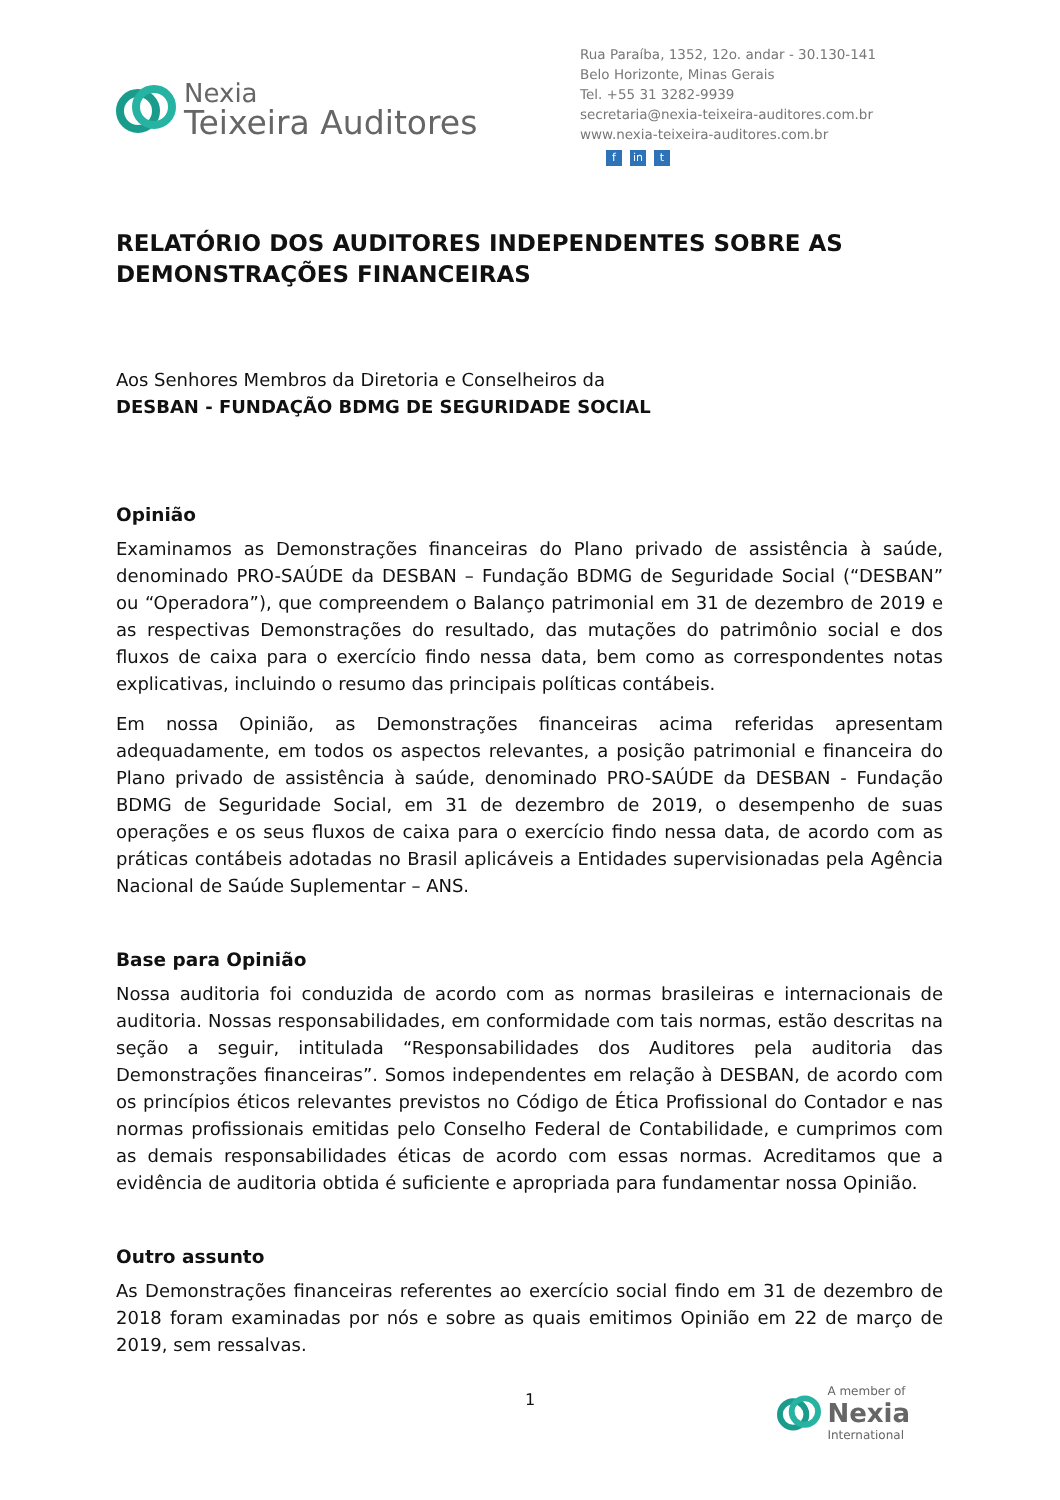Nexia
Teixeira Auditores
Rua Paraíba, 1352, 12o. andar - 30.130-141
Belo Horizonte, Minas Gerais
Tel. +55 31 3282-9939
secretaria@nexia-teixeira-auditores.com.br
www.nexia-teixeira-auditores.com.br
fin t
RELATÓRIO DOS AUDITORES INDEPENDENTES SOBRE AS DEMONSTRAÇÕES FINANCEIRAS
Aos Senhores Membros da Diretoria e Conselheiros da
DESBAN - FUNDAÇÃO BDMG DE SEGURIDADE SOCIAL
Opinião
Examinamos as Demonstrações financeiras do Plano privado de assistência à saúde, denominado PRO-SAÚDE da DESBAN – Fundação BDMG de Seguridade Social (“DESBAN” ou “Operadora”), que compreendem o Balanço patrimonial em 31 de dezembro de 2019 e as respectivas Demonstrações do resultado, das mutações do patrimônio social e dos fluxos de caixa para o exercício findo nessa data, bem como as correspondentes notas explicativas, incluindo o resumo das principais políticas contábeis.
Em nossa Opinião, as Demonstrações financeiras acima referidas apresentam adequadamente, em todos os aspectos relevantes, a posição patrimonial e financeira do Plano privado de assistência à saúde, denominado PRO-SAÚDE da DESBAN - Fundação BDMG de Seguridade Social, em 31 de dezembro de 2019, o desempenho de suas operações e os seus fluxos de caixa para o exercício findo nessa data, de acordo com as práticas contábeis adotadas no Brasil aplicáveis a Entidades supervisionadas pela Agência Nacional de Saúde Suplementar – ANS.
Base para Opinião
Nossa auditoria foi conduzida de acordo com as normas brasileiras e internacionais de auditoria. Nossas responsabilidades, em conformidade com tais normas, estão descritas na seção a seguir, intitulada “Responsabilidades dos Auditores pela auditoria das Demonstrações financeiras”. Somos independentes em relação à DESBAN, de acordo com os princípios éticos relevantes previstos no Código de Ética Profissional do Contador e nas normas profissionais emitidas pelo Conselho Federal de Contabilidade, e cumprimos com as demais responsabilidades éticas de acordo com essas normas. Acreditamos que a evidência de auditoria obtida é suficiente e apropriada para fundamentar nossa Opinião.
Outro assunto
As Demonstrações financeiras referentes ao exercício social findo em 31 de dezembro de 2018 foram examinadas por nós e sobre as quais emitimos Opinião em 22 de março de 2019, sem ressalvas.
1
A member of
Nexia
International